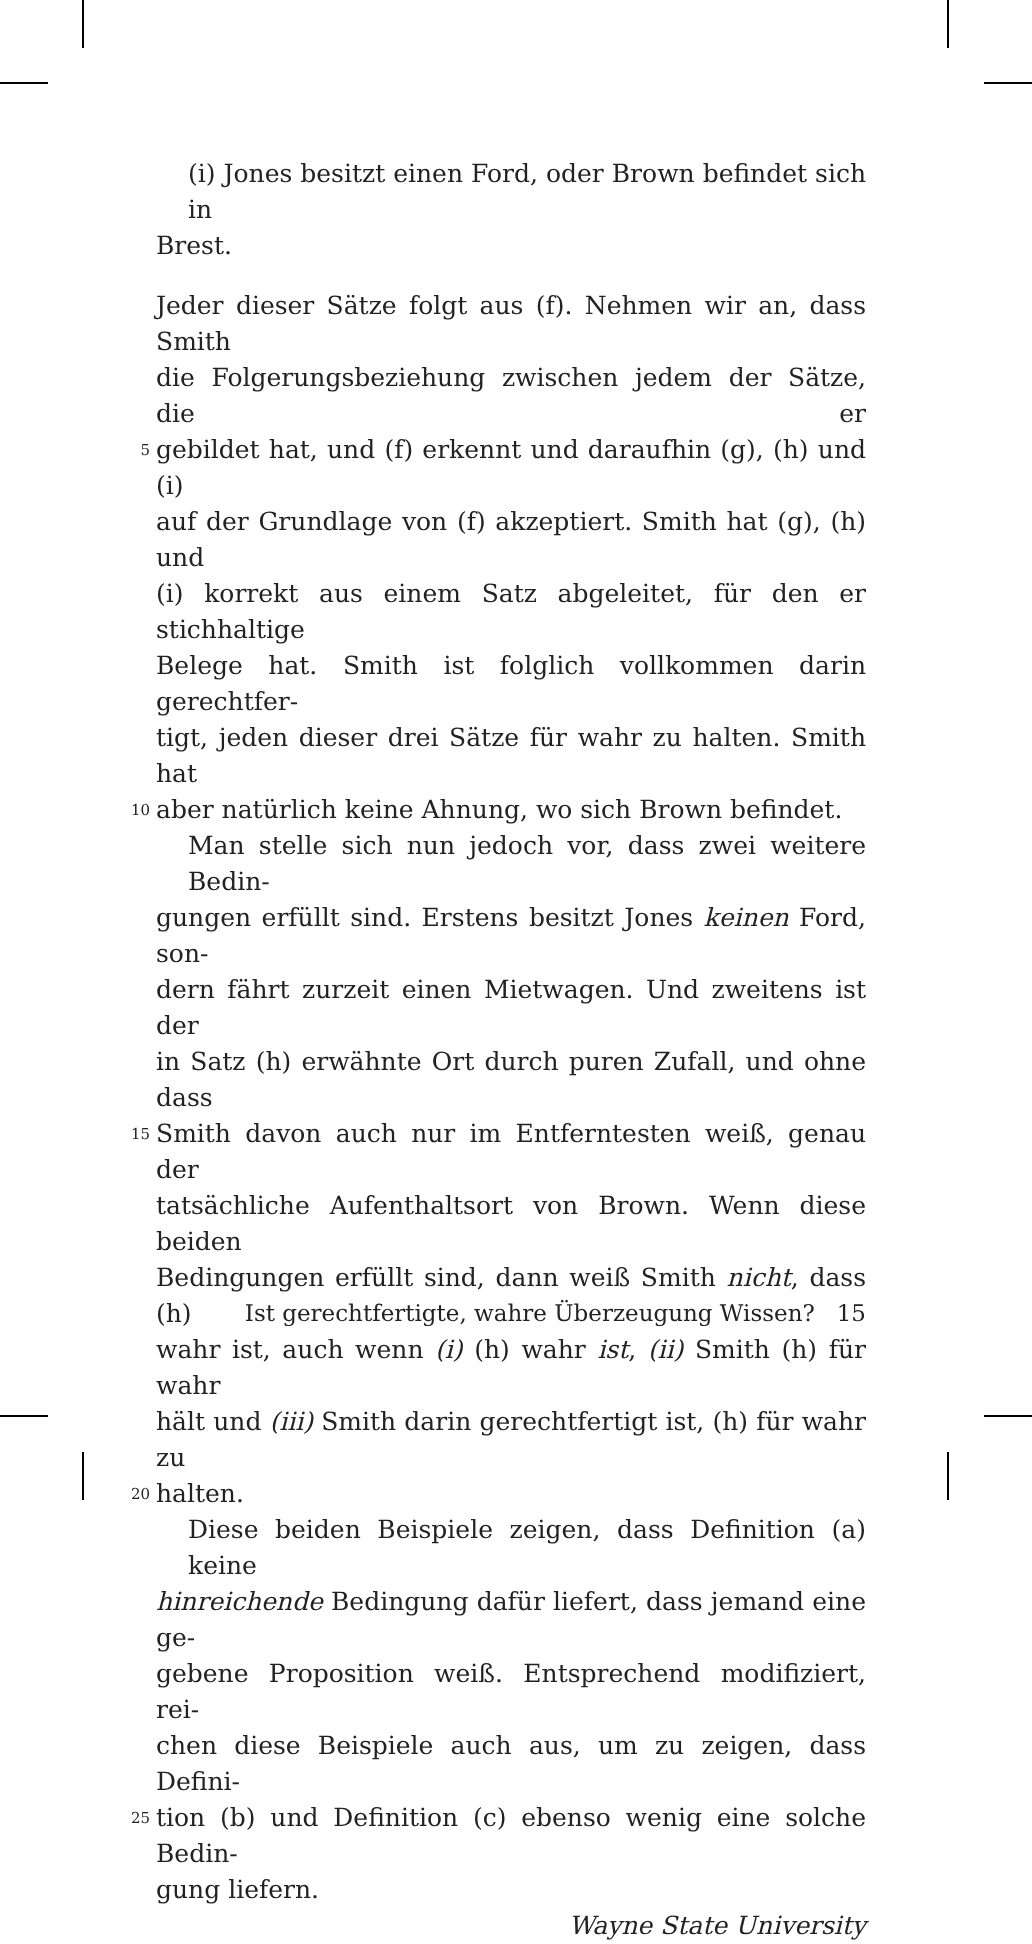(i) Jones besitzt einen Ford, oder Brown befindet sich in
Brest.
Jeder dieser Sätze folgt aus (f). Nehmen wir an, dass Smith
die Folgerungsbeziehung zwischen jedem der Sätze, die er
5 gebildet hat, und (f) erkennt und daraufhin (g), (h) und (i)
auf der Grundlage von (f) akzeptiert. Smith hat (g), (h) und
(i) korrekt aus einem Satz abgeleitet, für den er stichhaltige
Belege hat. Smith ist folglich vollkommen darin gerechtfer-
tigt, jeden dieser drei Sätze für wahr zu halten. Smith hat
10 aber natürlich keine Ahnung, wo sich Brown befindet.
Man stelle sich nun jedoch vor, dass zwei weitere Bedin-
gungen erfüllt sind. Erstens besitzt Jones keinen Ford, son-
dern fährt zurzeit einen Mietwagen. Und zweitens ist der
in Satz (h) erwähnte Ort durch puren Zufall, und ohne dass
15 Smith davon auch nur im Entferntesten weiß, genau der
tatsächliche Aufenthaltsort von Brown. Wenn diese beiden
Bedingungen erfüllt sind, dann weiß Smith nicht, dass (h)
wahr ist, auch wenn (i) (h) wahr ist, (ii) Smith (h) für wahr
hält und (iii) Smith darin gerechtfertigt ist, (h) für wahr zu
20 halten.
Diese beiden Beispiele zeigen, dass Definition (a) keine
hinreichende Bedingung dafür liefert, dass jemand eine ge-
gebene Proposition weiß. Entsprechend modifiziert, rei-
chen diese Beispiele auch aus, um zu zeigen, dass Defini-
25 tion (b) und Definition (c) ebenso wenig eine solche Bedin-
gung liefern.
Wayne State University
Ist gerechtfertigte, wahre Überzeugung Wissen? 15